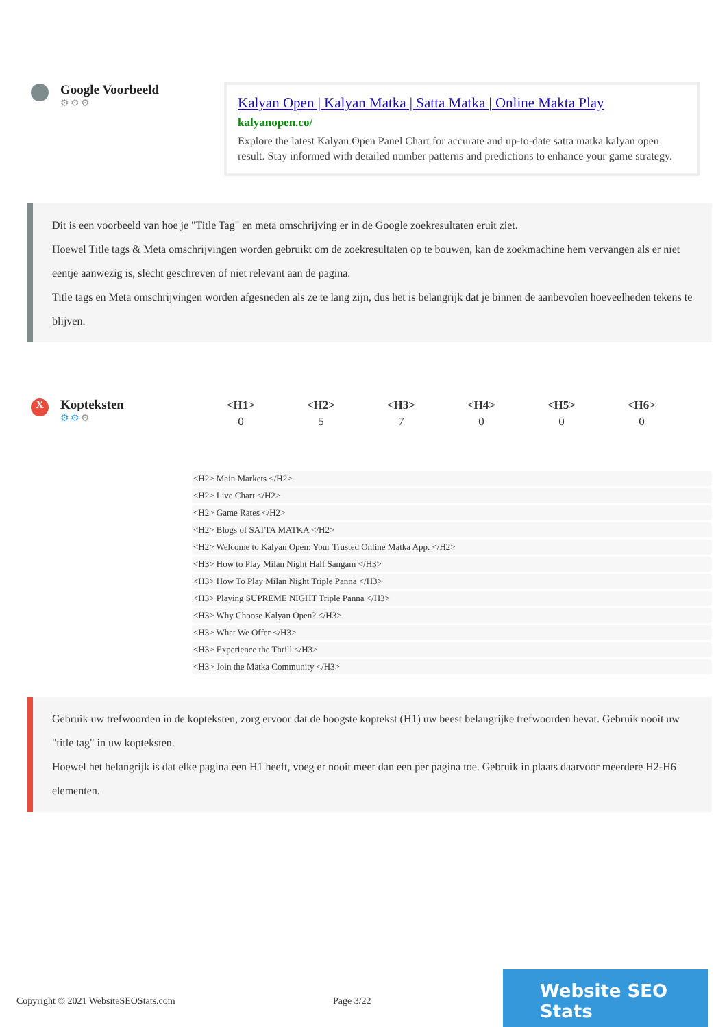Google Voorbeeld
⚙⚙⚙
Kalyan Open | Kalyan Matka | Satta Matka | Online Makta Play
kalyanopen.co/
Explore the latest Kalyan Open Panel Chart for accurate and up-to-date satta matka kalyan open result. Stay informed with detailed number patterns and predictions to enhance your game strategy.
Dit is een voorbeeld van hoe je "Title Tag" en meta omschrijving er in de Google zoekresultaten eruit ziet.
Hoewel Title tags & Meta omschrijvingen worden gebruikt om de zoekresultaten op te bouwen, kan de zoekmachine hem vervangen als er niet eentje aanwezig is, slecht geschreven of niet relevant aan de pagina.
Title tags en Meta omschrijvingen worden afgesneden als ze te lang zijn, dus het is belangrijk dat je binnen de aanbevolen hoeveelheden tekens te blijven.
X
Kopteksten
⚙⚙⚙
| <H1> | <H2> | <H3> | <H4> | <H5> | <H6> |
| --- | --- | --- | --- | --- | --- |
| 0 | 5 | 7 | 0 | 0 | 0 |
<H2> Main Markets </H2>
<H2> Live Chart </H2>
<H2> Game Rates </H2>
<H2> Blogs of SATTA MATKA </H2>
<H2> Welcome to Kalyan Open: Your Trusted Online Matka App. </H2>
<H3> How to Play Milan Night Half Sangam </H3>
<H3> How To Play Milan Night Triple Panna </H3>
<H3> Playing SUPREME NIGHT Triple Panna </H3>
<H3> Why Choose Kalyan Open? </H3>
<H3> What We Offer </H3>
<H3> Experience the Thrill </H3>
<H3> Join the Matka Community </H3>
Gebruik uw trefwoorden in de kopteksten, zorg ervoor dat de hoogste koptekst (H1) uw beest belangrijke trefwoorden bevat. Gebruik nooit uw "title tag" in uw kopteksten.
Hoewel het belangrijk is dat elke pagina een H1 heeft, voeg er nooit meer dan een per pagina toe. Gebruik in plaats daarvoor meerdere H2-H6 elementen.
Copyright © 2021 WebsiteSEOStats.com Page 3/22
Website SEO Stats